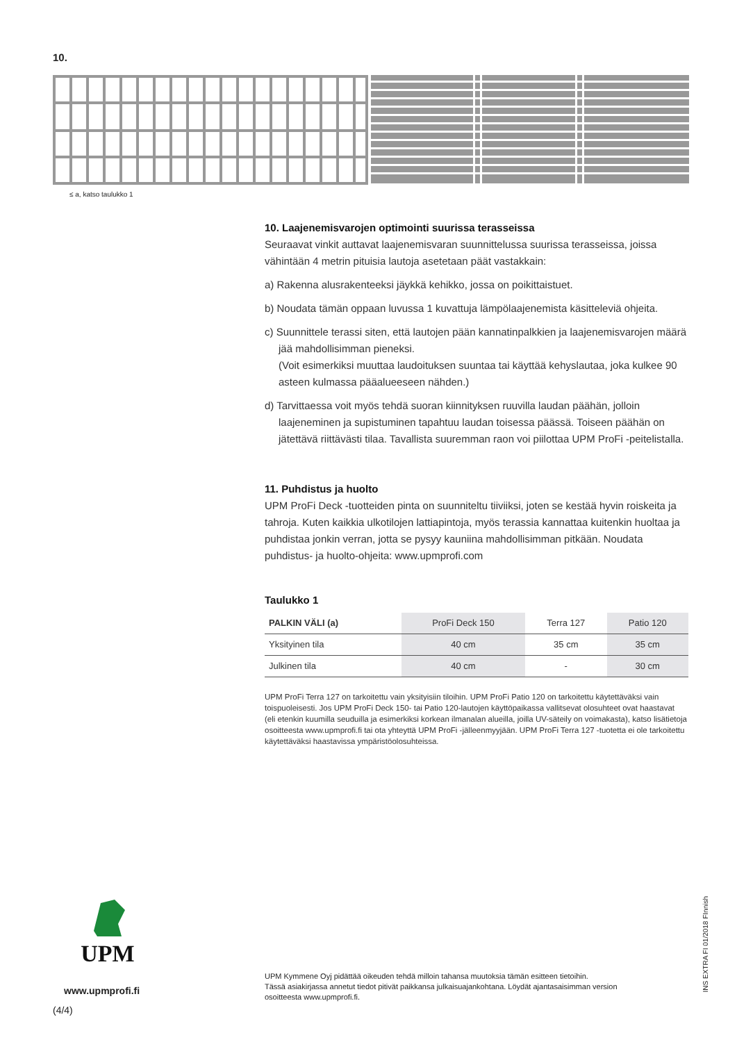10.
≤ a, katso taulukko 1
10. Laajenemisvarojen optimointi suurissa terasseissa
Seuraavat vinkit auttavat laajenemisvaran suunnittelussa suurissa terasseissa, joissa vähintään 4 metrin pituisia lautoja asetetaan päät vastakkain:
a) Rakenna alusrakenteeksi jäykkä kehikko, jossa on poikittaistuet.
b) Noudata tämän oppaan luvussa 1 kuvattuja lämpölaajenemista käsitteleviä ohjeita.
c) Suunnittele terassi siten, että lautojen pään kannatinpalkkien ja laajenemisvarojen määrä jää mahdollisimman pieneksi.
(Voit esimerkiksi muuttaa laudoituksen suuntaa tai käyttää kehyslautaa, joka kulkee 90 asteen kulmassa pääalueeseen nähden.)
d) Tarvittaessa voit myös tehdä suoran kiinnityksen ruuvilla laudan päähän, jolloin laajeneminen ja supistuminen tapahtuu laudan toisessa päässä. Toiseen päähän on jätettävä riittävästi tilaa. Tavallista suuremman raon voi piilottaa UPM ProFi -peitelistalla.
11. Puhdistus ja huolto
UPM ProFi Deck -tuotteiden pinta on suunniteltu tiiviiksi, joten se kestää hyvin roiskeita ja tahroja. Kuten kaikkia ulkotilojen lattiapintoja, myös terassia kannattaa kuitenkin huoltaa ja puhdistaa jonkin verran, jotta se pysyy kauniina mahdollisimman pitkään. Noudata puhdistus- ja huolto-ohjeita: www.upmprofi.com
Taulukko 1
| PALKIN VÄLI (a) | ProFi Deck 150 | Terra 127 | Patio 120 |
| --- | --- | --- | --- |
| Yksityinen tila | 40 cm | 35 cm | 35 cm |
| Julkinen tila | 40 cm | - | 30 cm |
UPM ProFi Terra 127 on tarkoitettu vain yksityisiin tiloihin. UPM ProFi Patio 120 on tarkoitettu käytettäväksi vain toispuoleisesti. Jos UPM ProFi Deck 150- tai Patio 120-lautojen käyttöpaikassa vallitsevat olosuhteet ovat haastavat
(eli etenkin kuumilla seuduilla ja esimerkiksi korkean ilmanalan alueilla, joilla UV-säteily on voimakasta), katso lisätietoja osoitteesta www.upmprofi.fi tai ota yhteyttä UPM ProFi -jälleenmyyjään. UPM ProFi Terra 127 -tuotetta ei ole tarkoitettu käytettäväksi haastavissa ympäristöolosuhteissa.
UPM
www.upmprofi.fi
(4/4)
UPM Kymmene Oyj pidättää oikeuden tehdä milloin tahansa muutoksia tämän esitteen tietoihin.
Tässä asiakirjassa annetut tiedot pitivät paikkansa julkaisuajankohtana. Löydät ajantasaisimman version osoitteesta www.upmprofi.fi.
INS EXTRA FI 01/2018 FInnish